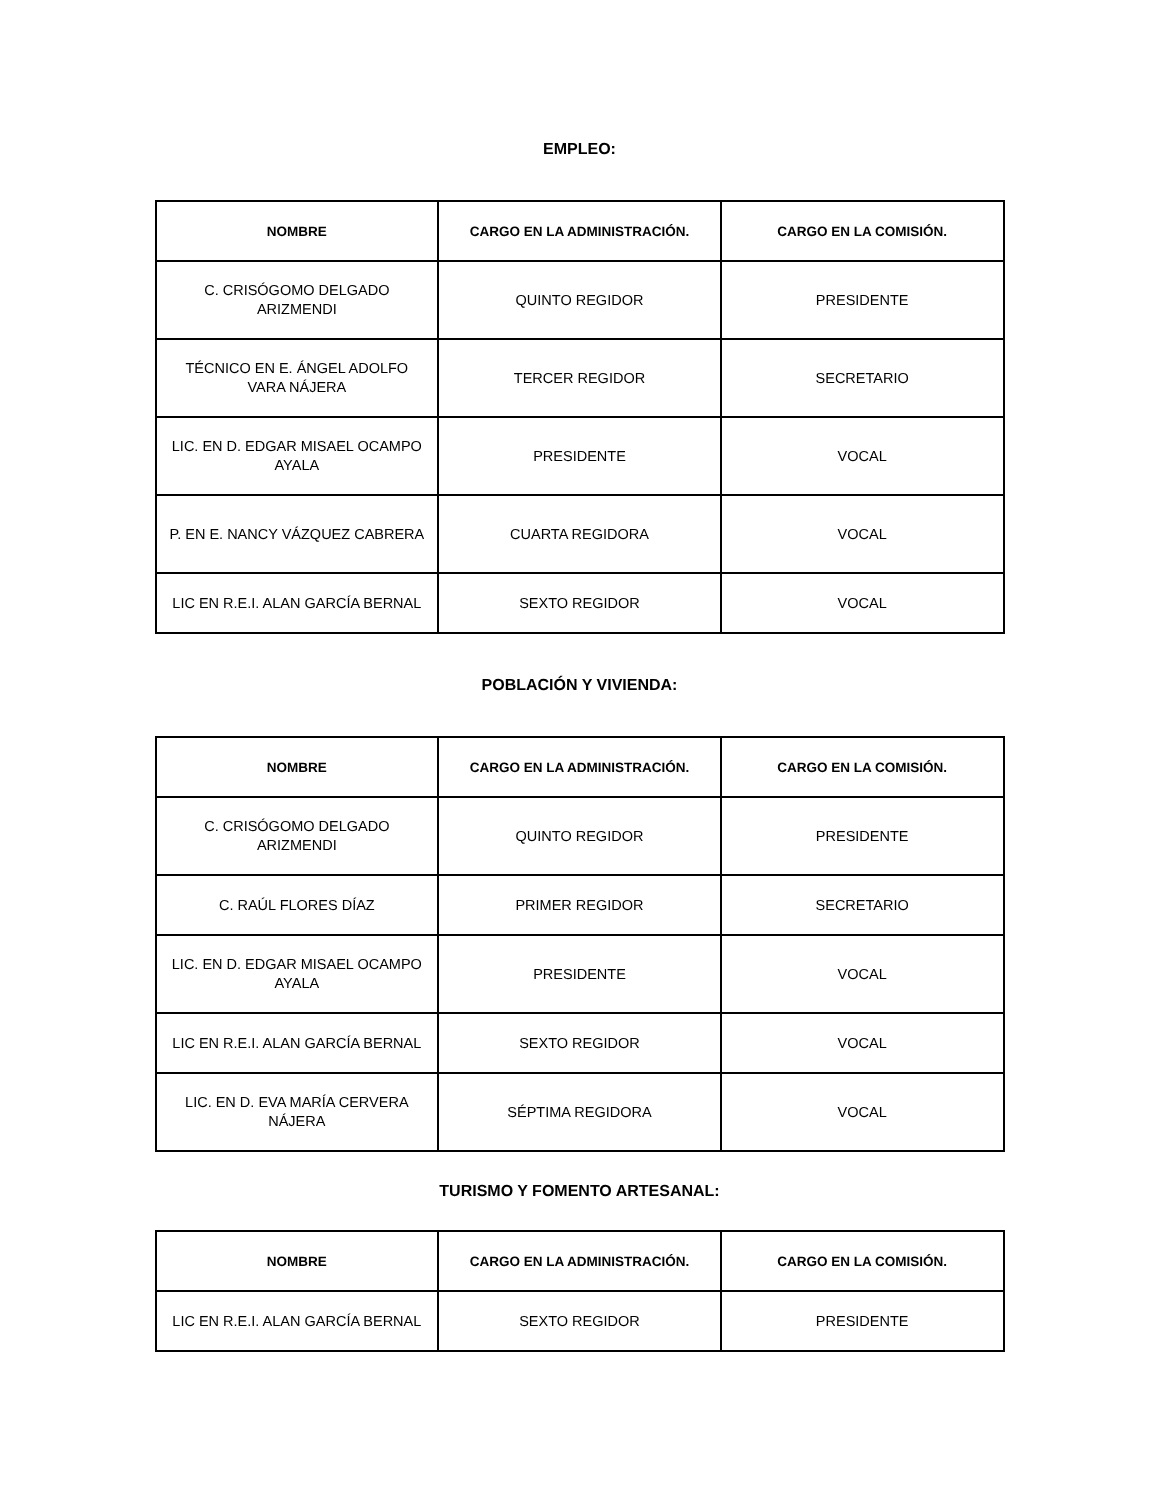EMPLEO:
| NOMBRE | CARGO EN LA ADMINISTRACIÓN. | CARGO EN LA COMISIÓN. |
| --- | --- | --- |
| C. CRISÓGOMO DELGADO ARIZMENDI | QUINTO REGIDOR | PRESIDENTE |
| TÉCNICO EN E. ÁNGEL ADOLFO VARA NÁJERA | TERCER REGIDOR | SECRETARIO |
| LIC. EN D. EDGAR MISAEL OCAMPO AYALA | PRESIDENTE | VOCAL |
| P. EN E. NANCY VÁZQUEZ CABRERA | CUARTA REGIDORA | VOCAL |
| LIC EN R.E.I. ALAN GARCÍA BERNAL | SEXTO REGIDOR | VOCAL |
POBLACIÓN Y VIVIENDA:
| NOMBRE | CARGO EN LA ADMINISTRACIÓN. | CARGO EN LA COMISIÓN. |
| --- | --- | --- |
| C. CRISÓGOMO DELGADO ARIZMENDI | QUINTO REGIDOR | PRESIDENTE |
| C. RAÚL FLORES DÍAZ | PRIMER REGIDOR | SECRETARIO |
| LIC. EN D. EDGAR MISAEL OCAMPO AYALA | PRESIDENTE | VOCAL |
| LIC EN R.E.I. ALAN GARCÍA BERNAL | SEXTO REGIDOR | VOCAL |
| LIC. EN D. EVA MARÍA CERVERA NÁJERA | SÉPTIMA REGIDORA | VOCAL |
TURISMO Y FOMENTO ARTESANAL:
| NOMBRE | CARGO EN LA ADMINISTRACIÓN. | CARGO EN LA COMISIÓN. |
| --- | --- | --- |
| LIC EN R.E.I. ALAN GARCÍA BERNAL | SEXTO REGIDOR | PRESIDENTE |